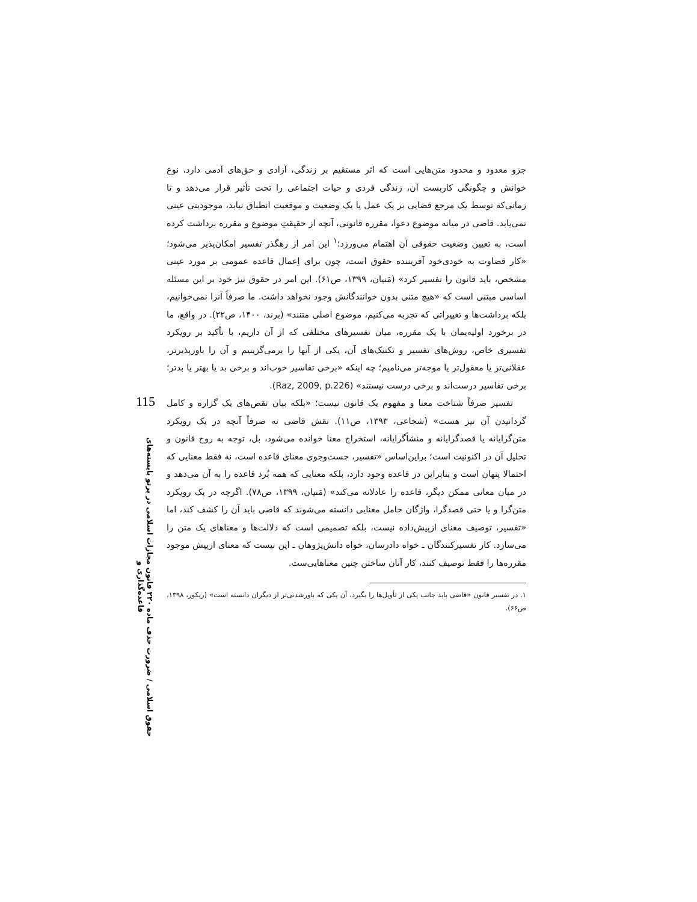جزو معدود و محدود متن‌هایی است که اثر مستقیم بر زندگی، آزادی و حق‌های آدمی دارد، نوع خوانش و چگونگی کاربست آن، زندگی فردی و حیات اجتماعی را تحت تأثیر قرار می‌دهد و تا زمانی‌که توسط یک مرجع قضایی بر یک عمل یا یک وضعیت و موقعیت انطباق نیابد، موجودیتی عینی نمی‌یابد. قاضی در میانه موضوع دعوا، مقرره قانونی، آنچه از حقیقتِ موضوع و مقرره برداشت کرده است، به تعیین وضعیت حقوقی آن اهتمام می‌ورزد؛<sup>۱</sup> این امر از رهگذر تفسیر امکان‌پذیر می‌شود؛ «کار قضاوت به خودی‌خود آفریننده حقوق است، چون برای اِعمال قاعده عمومی بر مورد عینی مشخص، باید قانون را تفسیر کرد» (مَنیان، ۱۳۹۹، ص۶۱). این امر در حقوق نیز خود بر این مسئله اساسی مبتنی است که «هیچ متنی بدون خوانندگانش وجود نخواهد داشت. ما صرفاً آنرا نمی‌خوانیم، بلکه برداشت‌ها و تغییراتی که تجربه می‌کنیم، موضوع اصلی متنند» (برند، ۱۴۰۰، ص۲۲). در واقع، ما در برخورد اولیه‌یمان با یک مقرره، میان تفسیرهای مختلفی که از آن داریم، با تأکید بر رویکرد تفسیری خاص، روش‌های تفسیر و تکنیک‌های آن، یکی از آنها را برمی‌گزینیم و آن را باورپذیرتر، عقلانی‌تر یا معقول‌تر یا موجه‌تر می‌نامیم؛ چه اینکه «برخی تفاسیر خوب‌اند و برخی بد یا بهتر یا بدتر؛ برخی تفاسیر درست‌اند و برخی درست نیستند» (Raz, 2009, p.226).
تفسیر صرفاً شناخت معنا و مفهوم یک قانون نیست؛ «بلکه بیان نقص‌های یک گزاره و کامل گردانیدن آن نیز هست» (شجاعی، ۱۳۹۳، ص۱۱). نقش قاضی نه صرفاً آنچه در یک رویکرد متن‌گرایانه یا قصدگرایانه و منشأگرایانه، استخراج معنا خوانده می‌شود، بل، توجه به روح قانون و تحلیل آن در اکنونیت است؛ براین‌اساس «تفسیر، جست‌وجوی معنای قاعده است، نه فقط معنایی که احتمالا پنهان است و بنابراین در قاعده وجود دارد، بلکه معنایی که همه بُرد قاعده را به آن می‌دهد و در میان معانی ممکن دیگر، قاعده را عادلانه می‌کند» (مَنیان، ۱۳۹۹، ص۷۸). اگرچه در یک رویکرد متن‌گرا و یا حتی قصدگرا، واژگان حامل معنایی دانسته می‌شوند که قاضی باید آن را کشف کند، اما «تفسیر، توصیف معنای ازپیش‌داده نیست، بلکه تصمیمی است که دلالت‌ها و معناهای یک متن را می‌سازد. کار تفسیرکنندگان ـ خواه دادرسان، خواه دانش‌پژوهان ـ این نیست که معنای ازپیش موجود مقرره‌ها را فقط توصیف کنند، کار آنان ساختن چنین معناهایی‌ست.
۱. در تفسیر قانون «قاضی باید جانب یکی از تأویل‌ها را بگیرد، آن یکی که باورشدنی‌تر از دیگران دانسته است» (ریکور، ۱۳۹۸، ص۶۶).
115
حقوق اسلامی / ضرورت حذف ماده ۲۲۰ قانون مجازات اسلامی در پرتو بایسته‌های قاعده‌گذاری و